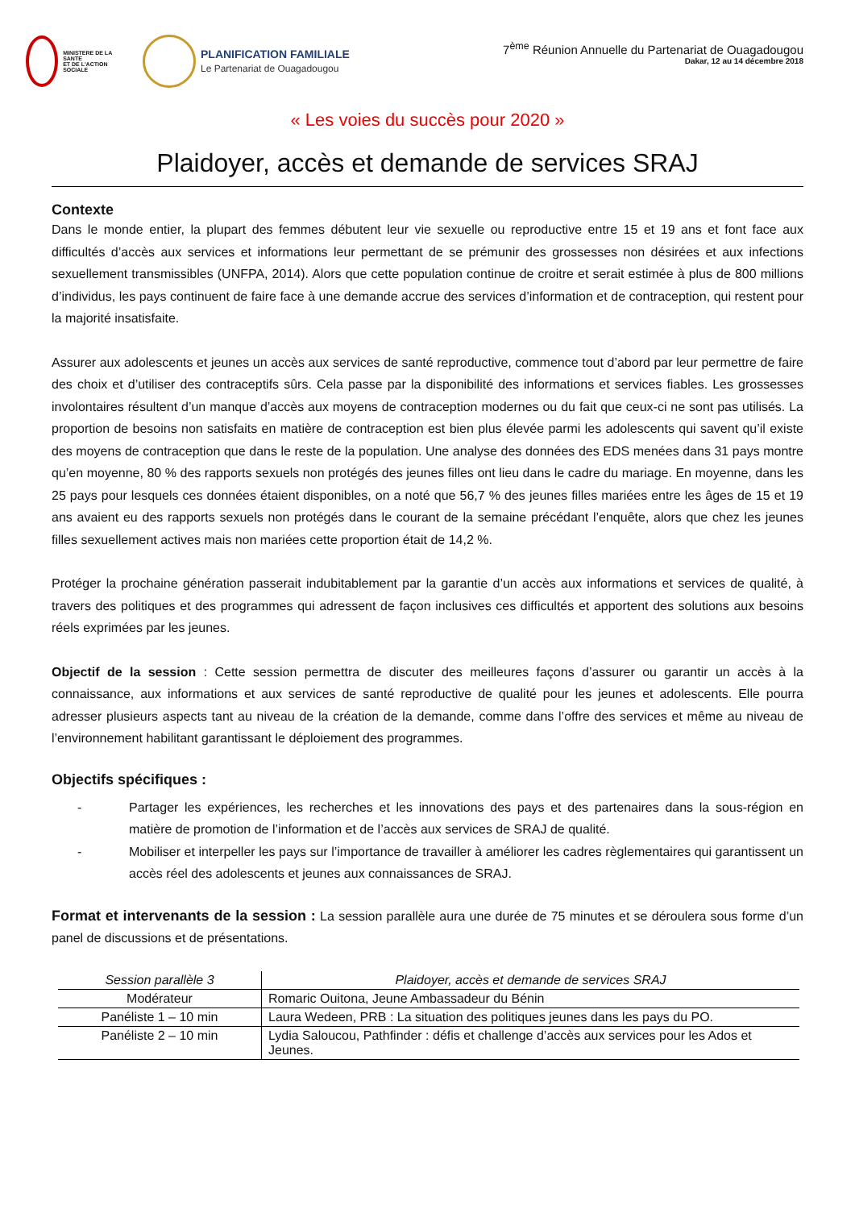MINISTERE DE LA SANTE
ET DE L'ACTION SOCIALE
PLANIFICATION FAMILIALE
Le Partenariat de Ouagadougou
7<sup>ème</sup> Réunion Annuelle du Partenariat de Ouagadougou
Dakar, 12 au 14 décembre 2018
« Les voies du succès pour 2020 »
Plaidoyer, accès et demande de services SRAJ
Contexte
Dans le monde entier, la plupart des femmes débutent leur vie sexuelle ou reproductive entre 15 et 19 ans et font face aux difficultés d’accès aux services et informations leur permettant de se prémunir des grossesses non désirées et aux infections sexuellement transmissibles (UNFPA, 2014). Alors que cette population continue de croitre et serait estimée à plus de 800 millions d’individus, les pays continuent de faire face à une demande accrue des services d’information et de contraception, qui restent pour la majorité insatisfaite.
Assurer aux adolescents et jeunes un accès aux services de santé reproductive, commence tout d’abord par leur permettre de faire des choix et d’utiliser des contraceptifs sûrs. Cela passe par la disponibilité des informations et services fiables. Les grossesses involontaires résultent d’un manque d’accès aux moyens de contraception modernes ou du fait que ceux-ci ne sont pas utilisés. La proportion de besoins non satisfaits en matière de contraception est bien plus élevée parmi les adolescents qui savent qu’il existe des moyens de contraception que dans le reste de la population. Une analyse des données des EDS menées dans 31 pays montre qu’en moyenne, 80 % des rapports sexuels non protégés des jeunes filles ont lieu dans le cadre du mariage. En moyenne, dans les 25 pays pour lesquels ces données étaient disponibles, on a noté que 56,7 % des jeunes filles mariées entre les âges de 15 et 19 ans avaient eu des rapports sexuels non protégés dans le courant de la semaine précédant l’enquête, alors que chez les jeunes filles sexuellement actives mais non mariées cette proportion était de 14,2 %.
Protéger la prochaine génération passerait indubitablement par la garantie d’un accès aux informations et services de qualité, à travers des politiques et des programmes qui adressent de façon inclusives ces difficultés et apportent des solutions aux besoins réels exprimées par les jeunes.
Objectif de la session : Cette session permettra de discuter des meilleures façons d’assurer ou garantir un accès à la connaissance, aux informations et aux services de santé reproductive de qualité pour les jeunes et adolescents. Elle pourra adresser plusieurs aspects tant au niveau de la création de la demande, comme dans l’offre des services et même au niveau de l’environnement habilitant garantissant le déploiement des programmes.
Objectifs spécifiques :
- Partager les expériences, les recherches et les innovations des pays et des partenaires dans la sous-région en matière de promotion de l’information et de l’accès aux services de SRAJ de qualité.
- Mobiliser et interpeller les pays sur l’importance de travailler à améliorer les cadres règlementaires qui garantissent un accès réel des adolescents et jeunes aux connaissances de SRAJ.
Format et intervenants de la session : La session parallèle aura une durée de 75 minutes et se déroulera sous forme d’un panel de discussions et de présentations.
| Session parallèle 3 | Plaidoyer, accès et demande de services SRAJ |
| --- | --- |
| Modérateur | Romaric Ouitona, Jeune Ambassadeur du Bénin |
| Panéliste 1 – 10 min | Laura Wedeen, PRB : La situation des politiques jeunes dans les pays du PO. |
| Panéliste 2 – 10 min | Lydia Saloucou, Pathfinder : défis et challenge d’accès aux services pour les Ados et Jeunes. |